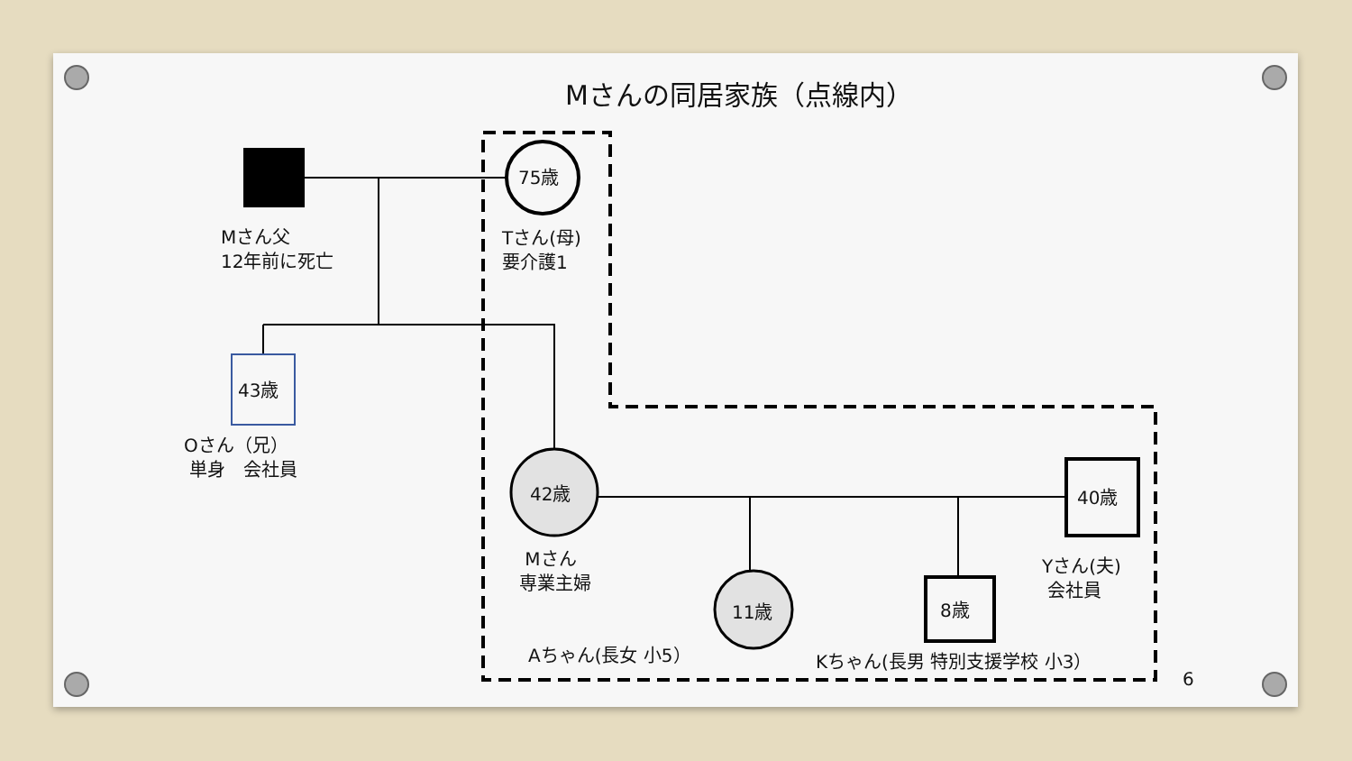Mさんの同居家族（点線内）
75歳
Mさん父
12年前に死亡
Tさん(母)
要介護1
43歳
Oさん（兄）
単身　会社員
42歳 40歳
Mさん
専業主婦
Yさん(夫)
会社員
11歳 8歳
Aちゃん(長女 小5） Kちゃん(長男 特別支援学校 小3）
6